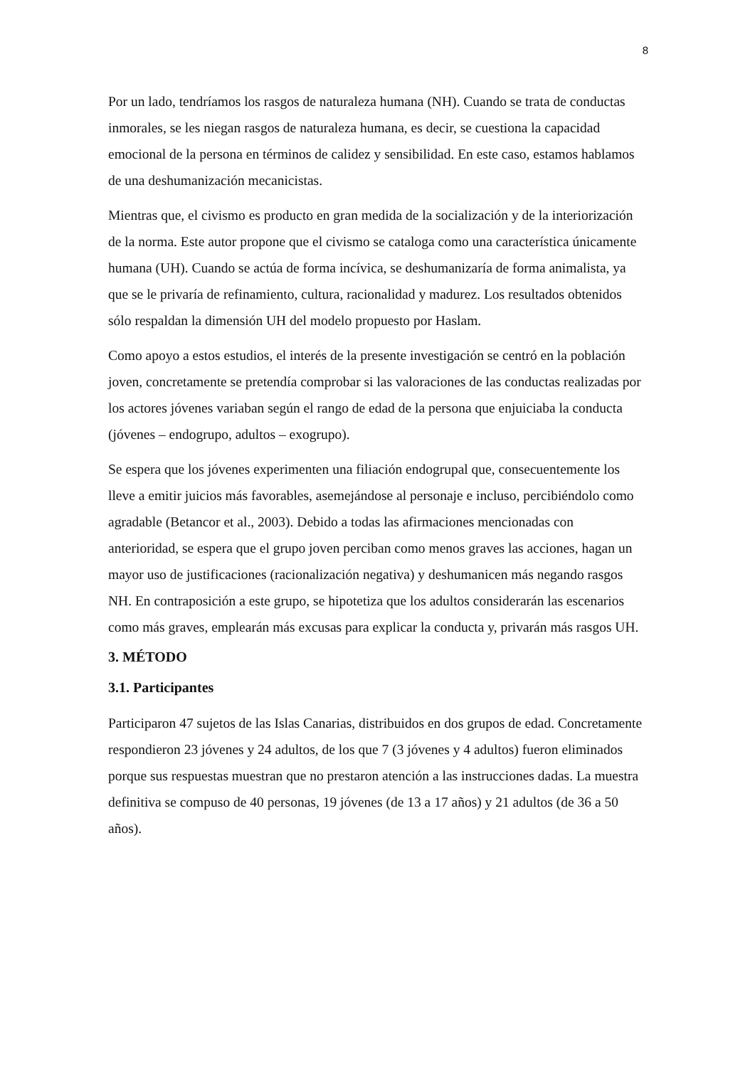8
Por un lado, tendríamos los rasgos de naturaleza humana (NH). Cuando se trata de conductas inmorales, se les niegan rasgos de naturaleza humana, es decir, se cuestiona la capacidad emocional de la persona en términos de calidez y sensibilidad. En este caso, estamos hablamos de una deshumanización mecanicistas.
Mientras que, el civismo es producto en gran medida de la socialización y de la interiorización de la norma. Este autor propone que el civismo se cataloga como una característica únicamente humana (UH). Cuando se actúa de forma incívica, se deshumanizaría de forma animalista, ya que se le privaría de refinamiento, cultura, racionalidad y madurez. Los resultados obtenidos sólo respaldan la dimensión UH del modelo propuesto por Haslam.
Como apoyo a estos estudios, el interés de la presente investigación se centró en la población joven, concretamente se pretendía comprobar si las valoraciones de las conductas realizadas por los actores jóvenes variaban según el rango de edad de la persona que enjuiciaba la conducta (jóvenes – endogrupo, adultos – exogrupo).
Se espera que los jóvenes experimenten una filiación endogrupal que, consecuentemente los lleve a emitir juicios más favorables, asemejándose al personaje e incluso, percibiéndolo como agradable (Betancor et al., 2003). Debido a todas las afirmaciones mencionadas con anterioridad, se espera que el grupo joven perciban como menos graves las acciones, hagan un mayor uso de justificaciones (racionalización negativa) y deshumanicen más negando rasgos NH. En contraposición a este grupo, se hipotetiza que los adultos considerarán las escenarios como más graves, emplearán más excusas para explicar la conducta y, privarán más rasgos UH.
3. MÉTODO
3.1. Participantes
Participaron 47 sujetos de las Islas Canarias, distribuidos en dos grupos de edad. Concretamente respondieron 23 jóvenes y 24 adultos, de los que 7 (3 jóvenes y 4 adultos) fueron eliminados porque sus respuestas muestran que no prestaron atención a las instrucciones dadas. La muestra definitiva se compuso de 40 personas, 19 jóvenes (de 13 a 17 años) y 21 adultos (de 36 a 50 años).